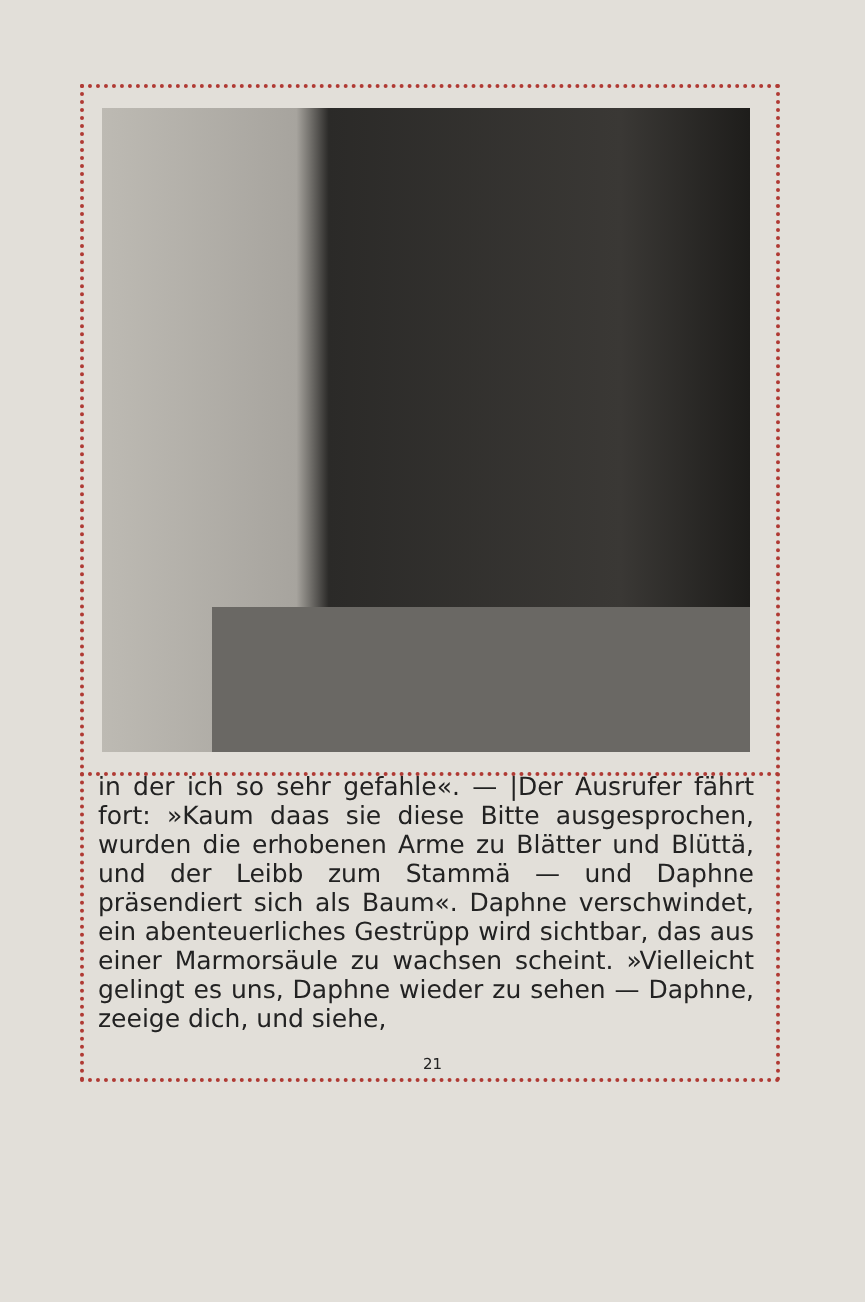in der ich so sehr gefahle«. — |Der Ausrufer fährt fort: »Kaum daas sie diese Bitte ausge­sprochen, wurden die erhobenen Arme zu Blätter und Blüttä, und der Leibb zum Stammä — und Daphne präsendiert sich als Baum«. Daphne verschwindet, ein abenteuerliches Gestrüpp wird sichtbar, das aus einer Marmorsäule zu wachsen scheint. »Vielleicht gelingt es uns, Daphne wieder zu sehen — Daphne, zeeige dich, und siehe,
21